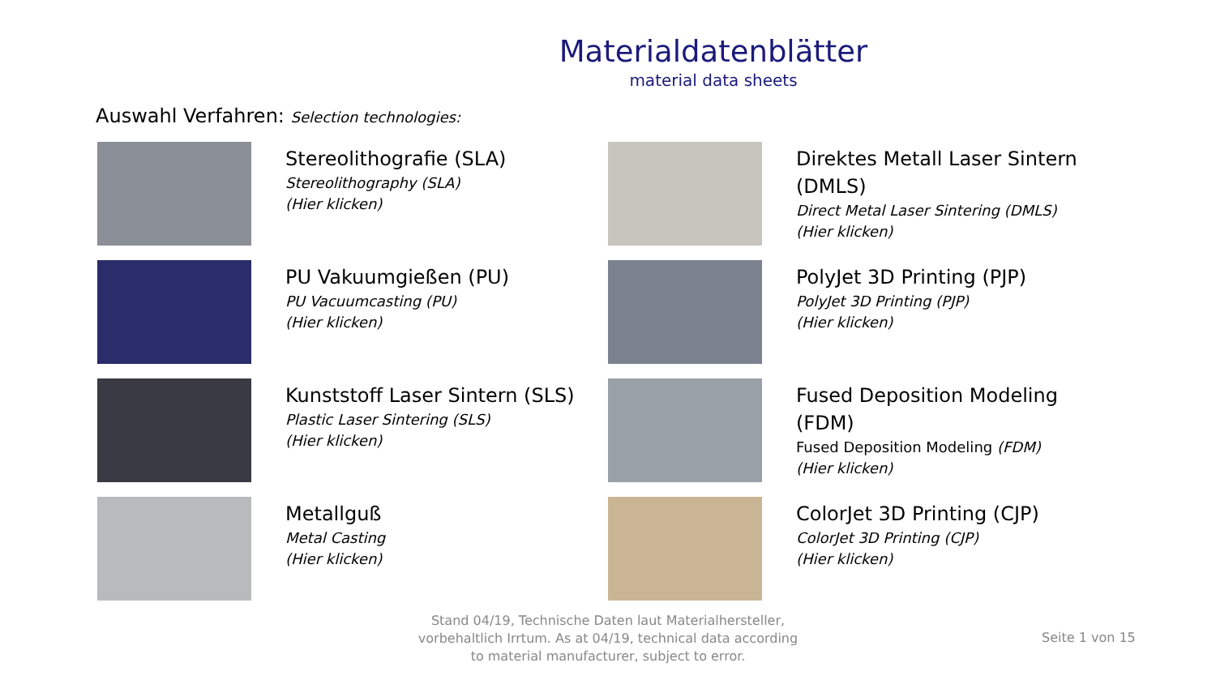Materialdatenblätter
material data sheets
Auswahl Verfahren: Selection technologies:
Stereolithografie (SLA)
Stereolithography (SLA)
(Hier klicken)
Direktes Metall Laser Sintern (DMLS)
Direct Metal Laser Sintering (DMLS)
(Hier klicken)
PU Vakuumgießen (PU)
PU Vacuumcasting (PU)
(Hier klicken)
PolyJet 3D Printing (PJP)
PolyJet 3D Printing (PJP)
(Hier klicken)
Kunststoff Laser Sintern (SLS)
Plastic Laser Sintering (SLS)
(Hier klicken)
Fused Deposition Modeling (FDM)
Fused Deposition Modeling (FDM)
(Hier klicken)
Metallguß
Metal Casting
(Hier klicken)
ColorJet 3D Printing (CJP)
ColorJet 3D Printing (CJP)
(Hier klicken)
Stand 04/19, Technische Daten laut Materialhersteller, vorbehaltlich Irrtum. As at 04/19, technical data according to material manufacturer, subject to error.
Seite 1 von 15